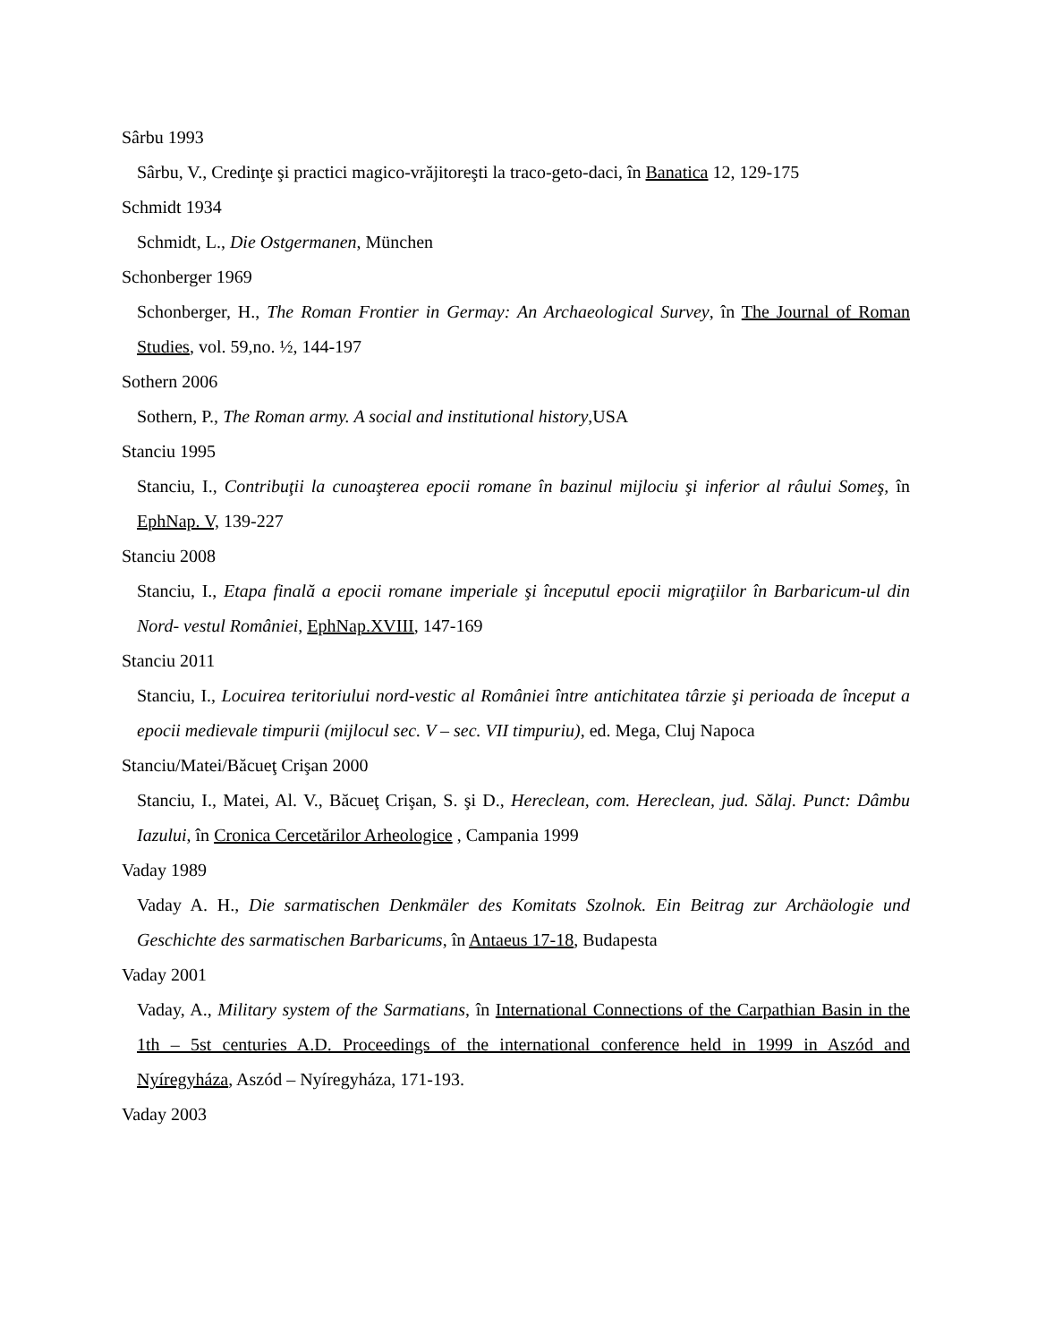Sârbu 1993
Sârbu, V., Credinţe şi practici magico-vrăjitoreşti la traco-geto-daci, în Banatica 12, 129-175
Schmidt 1934
Schmidt, L., Die Ostgermanen, München
Schonberger 1969
Schonberger, H., The Roman Frontier in Germay: An Archaeological Survey, în The Journal of Roman Studies, vol. 59,no. ½, 144-197
Sothern 2006
Sothern, P., The Roman army. A social and institutional history,USA
Stanciu 1995
Stanciu, I., Contribuţii la cunoaşterea epocii romane în bazinul mijlociu şi inferior al râului Someş, în EphNap. V, 139-227
Stanciu 2008
Stanciu, I., Etapa finală a epocii romane imperiale şi începutul epocii migraţiilor în Barbaricum-ul din Nord- vestul României, EphNap.XVIII, 147-169
Stanciu 2011
Stanciu, I., Locuirea teritoriului nord-vestic al României între antichitatea târzie şi perioada de început a epocii medievale timpurii (mijlocul sec. V – sec. VII timpuriu), ed. Mega, Cluj Napoca
Stanciu/Matei/Băcueţ Crişan 2000
Stanciu, I., Matei, Al. V., Băcueţ Crişan, S. şi D., Hereclean, com. Hereclean, jud. Sălaj. Punct: Dâmbu Iazului, în Cronica Cercetărilor Arheologice , Campania 1999
Vaday 1989
Vaday A. H., Die sarmatischen Denkmäler des Komitats Szolnok. Ein Beitrag zur Archäologie und Geschichte des sarmatischen Barbaricums, în Antaeus 17-18, Budapesta
Vaday 2001
Vaday, A., Military system of the Sarmatians, în International Connections of the Carpathian Basin in the 1th – 5st centuries A.D. Proceedings of the international conference held in 1999 in Aszód and Nyíregyháza, Aszód – Nyíregyháza, 171-193.
Vaday 2003